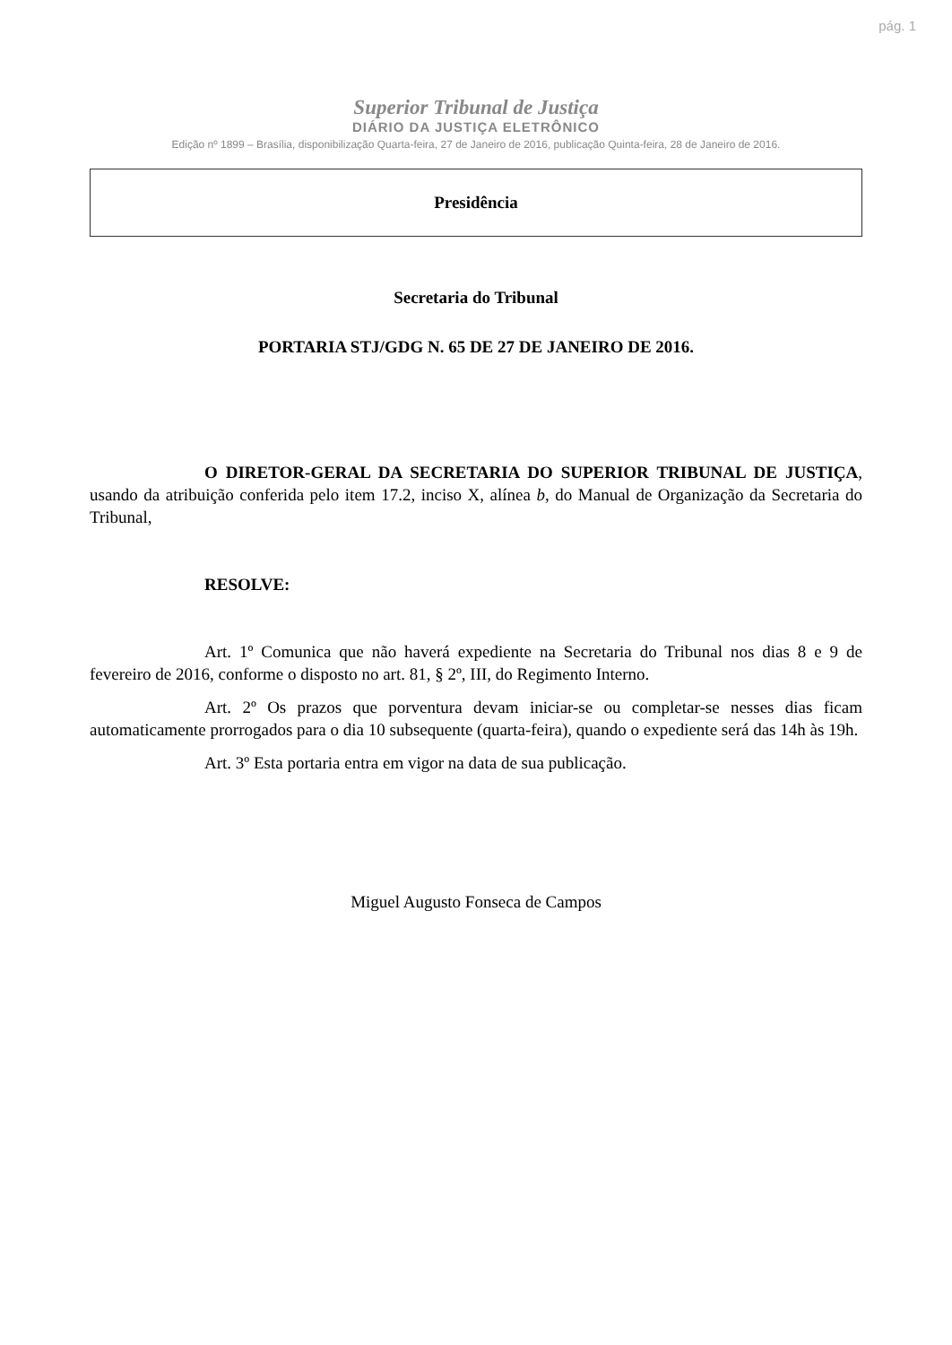pág. 1
Superior Tribunal de Justiça
DIÁRIO DA JUSTIÇA ELETRÔNICO
Edição nº 1899 – Brasília, disponibilização Quarta-feira, 27 de Janeiro de 2016, publicação Quinta-feira, 28 de Janeiro de 2016.
Presidência
Secretaria do Tribunal
PORTARIA STJ/GDG N. 65 DE 27 DE JANEIRO DE 2016.
O DIRETOR-GERAL DA SECRETARIA DO SUPERIOR TRIBUNAL DE JUSTIÇA, usando da atribuição conferida pelo item 17.2, inciso X, alínea b, do Manual de Organização da Secretaria do Tribunal,
RESOLVE:
Art. 1º Comunica que não haverá expediente na Secretaria do Tribunal nos dias 8 e 9 de fevereiro de 2016, conforme o disposto no art. 81, § 2º, III, do Regimento Interno.
Art. 2º Os prazos que porventura devam iniciar-se ou completar-se nesses dias ficam automaticamente prorrogados para o dia 10 subsequente (quarta-feira), quando o expediente será das 14h às 19h.
Art. 3º Esta portaria entra em vigor na data de sua publicação.
Miguel Augusto Fonseca de Campos